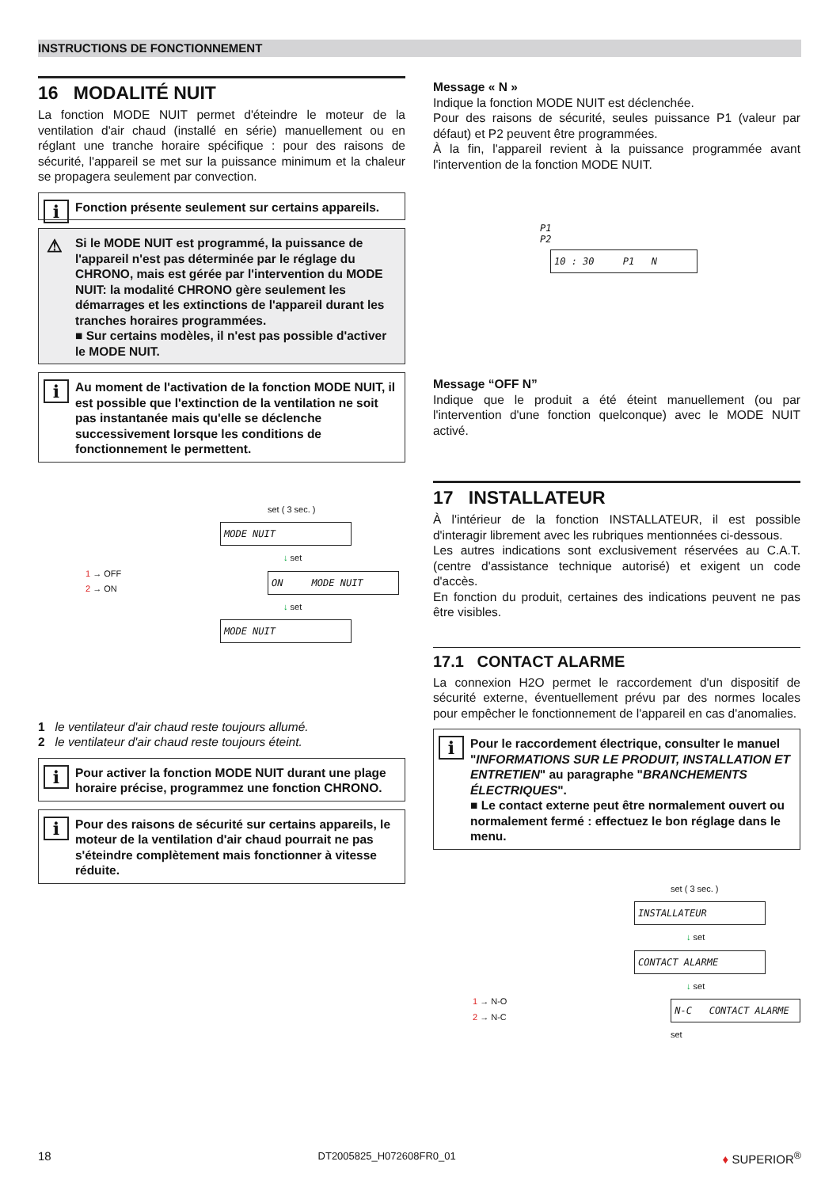INSTRUCTIONS DE FONCTIONNEMENT
16 MODALITÉ NUIT
La fonction MODE NUIT permet d'éteindre le moteur de la ventilation d'air chaud (installé en série) manuellement ou en réglant une tranche horaire spécifique : pour des raisons de sécurité, l'appareil se met sur la puissance minimum et la chaleur se propagera seulement par convection.
i Fonction présente seulement sur certains appareils.
⚠ Si le MODE NUIT est programmé, la puissance de l'appareil n'est pas déterminée par le réglage du CHRONO, mais est gérée par l'intervention du MODE NUIT: la modalité CHRONO gère seulement les démarrages et les extinctions de l'appareil durant les tranches horaires programmées.
■ Sur certains modèles, il n'est pas possible d'activer le MODE NUIT.
i Au moment de l'activation de la fonction MODE NUIT, il est possible que l'extinction de la ventilation ne soit pas instantanée mais qu'elle se déclenche successivement lorsque les conditions de fonctionnement le permettent.
set ( 3 sec. )
MODE NUIT
↓ set
1 → OFF
2 → ON
ON MODE NUIT
↓ set
MODE NUIT
1 le ventilateur d'air chaud reste toujours allumé.
2 le ventilateur d'air chaud reste toujours éteint.
i Pour activer la fonction MODE NUIT durant une plage horaire précise, programmez une fonction CHRONO.
i Pour des raisons de sécurité sur certains appareils, le moteur de la ventilation d'air chaud pourrait ne pas s'éteindre complètement mais fonctionner à vitesse réduite.
Message « N »
Indique la fonction MODE NUIT est déclenchée.
Pour des raisons de sécurité, seules puissance P1 (valeur par défaut) et P2 peuvent être programmées.
À la fin, l'appareil revient à la puissance programmée avant l'intervention de la fonction MODE NUIT.
P1
P2
10 : 30 P1 N
Message “OFF N”
Indique que le produit a été éteint manuellement (ou par l'intervention d'une fonction quelconque) avec le MODE NUIT activé.
17 INSTALLATEUR
À l'intérieur de la fonction INSTALLATEUR, il est possible d'interagir librement avec les rubriques mentionnées ci-dessous.
Les autres indications sont exclusivement réservées au C.A.T. (centre d'assistance technique autorisé) et exigent un code d'accès.
En fonction du produit, certaines des indications peuvent ne pas être visibles.
17.1 CONTACT ALARME
La connexion H2O permet le raccordement d'un dispositif de sécurité externe, éventuellement prévu par des normes locales pour empêcher le fonctionnement de l'appareil en cas d'anomalies.
i Pour le raccordement électrique, consulter le manuel "INFORMATIONS SUR LE PRODUIT, INSTALLATION ET ENTRETIEN" au paragraphe "BRANCHEMENTS ÉLECTRIQUES".
■ Le contact externe peut être normalement ouvert ou normalement fermé : effectuez le bon réglage dans le menu.
set ( 3 sec. )
INSTALLATEUR
↓ set
CONTACT ALARME
↓ set
1 → N-O
2 → N-C
N-C CONTACT ALARME
set
18 DT2005825_H072608FR0_01 ♦ SUPERIOR<sup>®</sup>